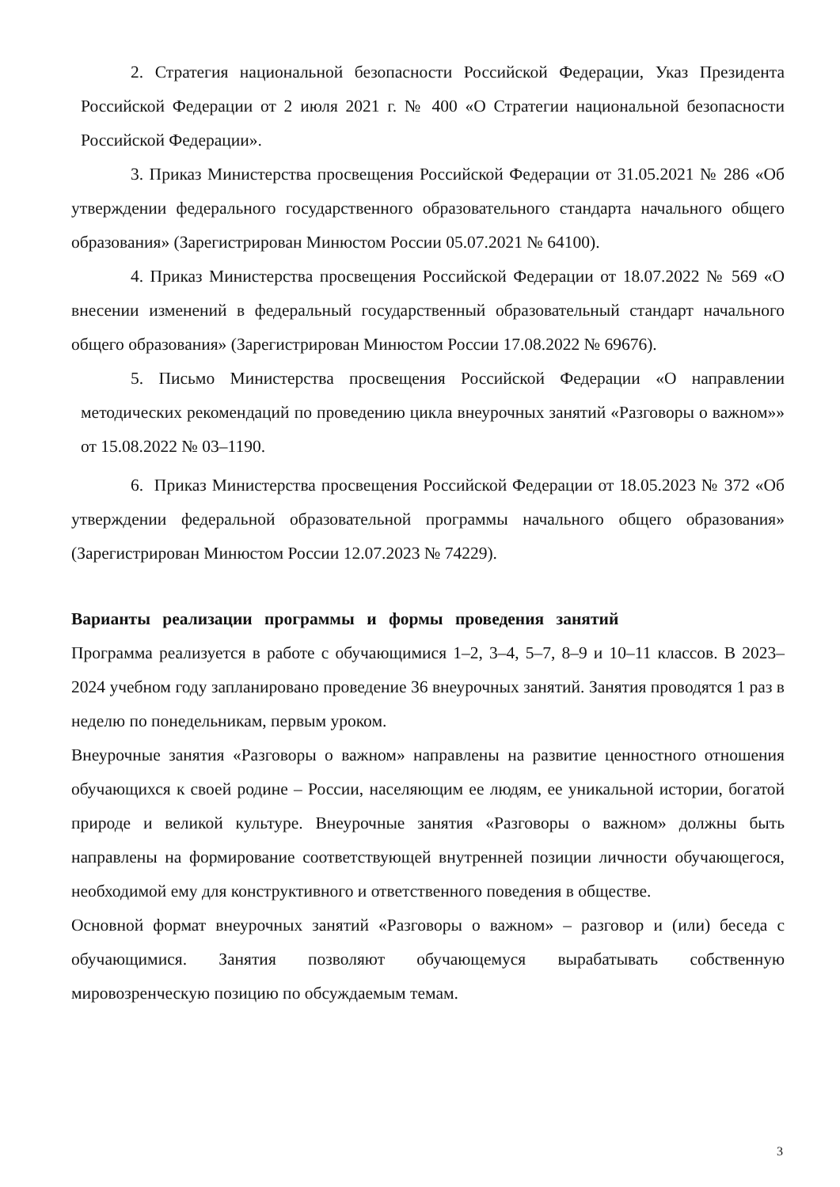2. Стратегия национальной безопасности Российской Федерации, Указ Президента Российской Федерации от 2 июля 2021 г. № 400 «О Стратегии национальной безопасности Российской Федерации».
3. Приказ Министерства просвещения Российской Федерации от 31.05.2021 № 286 «Об утверждении федерального государственного образовательного стандарта начального общего образования» (Зарегистрирован Минюстом России 05.07.2021 № 64100).
4. Приказ Министерства просвещения Российской Федерации от 18.07.2022 № 569 «О внесении изменений в федеральный государственный образовательный стандарт начального общего образования» (Зарегистрирован Минюстом России 17.08.2022 № 69676).
5. Письмо Министерства просвещения Российской Федерации «О направлении методических рекомендаций по проведению цикла внеурочных занятий «Разговоры о важном»» от 15.08.2022 № 03–1190.
6. Приказ Министерства просвещения Российской Федерации от 18.05.2023 № 372 «Об утверждении федеральной образовательной программы начального общего образования» (Зарегистрирован Минюстом России 12.07.2023 № 74229).
Варианты реализации программы и формы проведения занятий
Программа реализуется в работе с обучающимися 1–2, 3–4, 5–7, 8–9 и 10–11 классов. В 2023–2024 учебном году запланировано проведение 36 внеурочных занятий. Занятия проводятся 1 раз в неделю по понедельникам, первым уроком.
Внеурочные занятия «Разговоры о важном» направлены на развитие ценностного отношения обучающихся к своей родине – России, населяющим ее людям, ее уникальной истории, богатой природе и великой культуре. Внеурочные занятия «Разговоры о важном» должны быть направлены на формирование соответствующей внутренней позиции личности обучающегося, необходимой ему для конструктивного и ответственного поведения в обществе.
Основной формат внеурочных занятий «Разговоры о важном» – разговор и (или) беседа с обучающимися. Занятия позволяют обучающемуся вырабатывать собственную мировозренческую позицию по обсуждаемым темам.
3